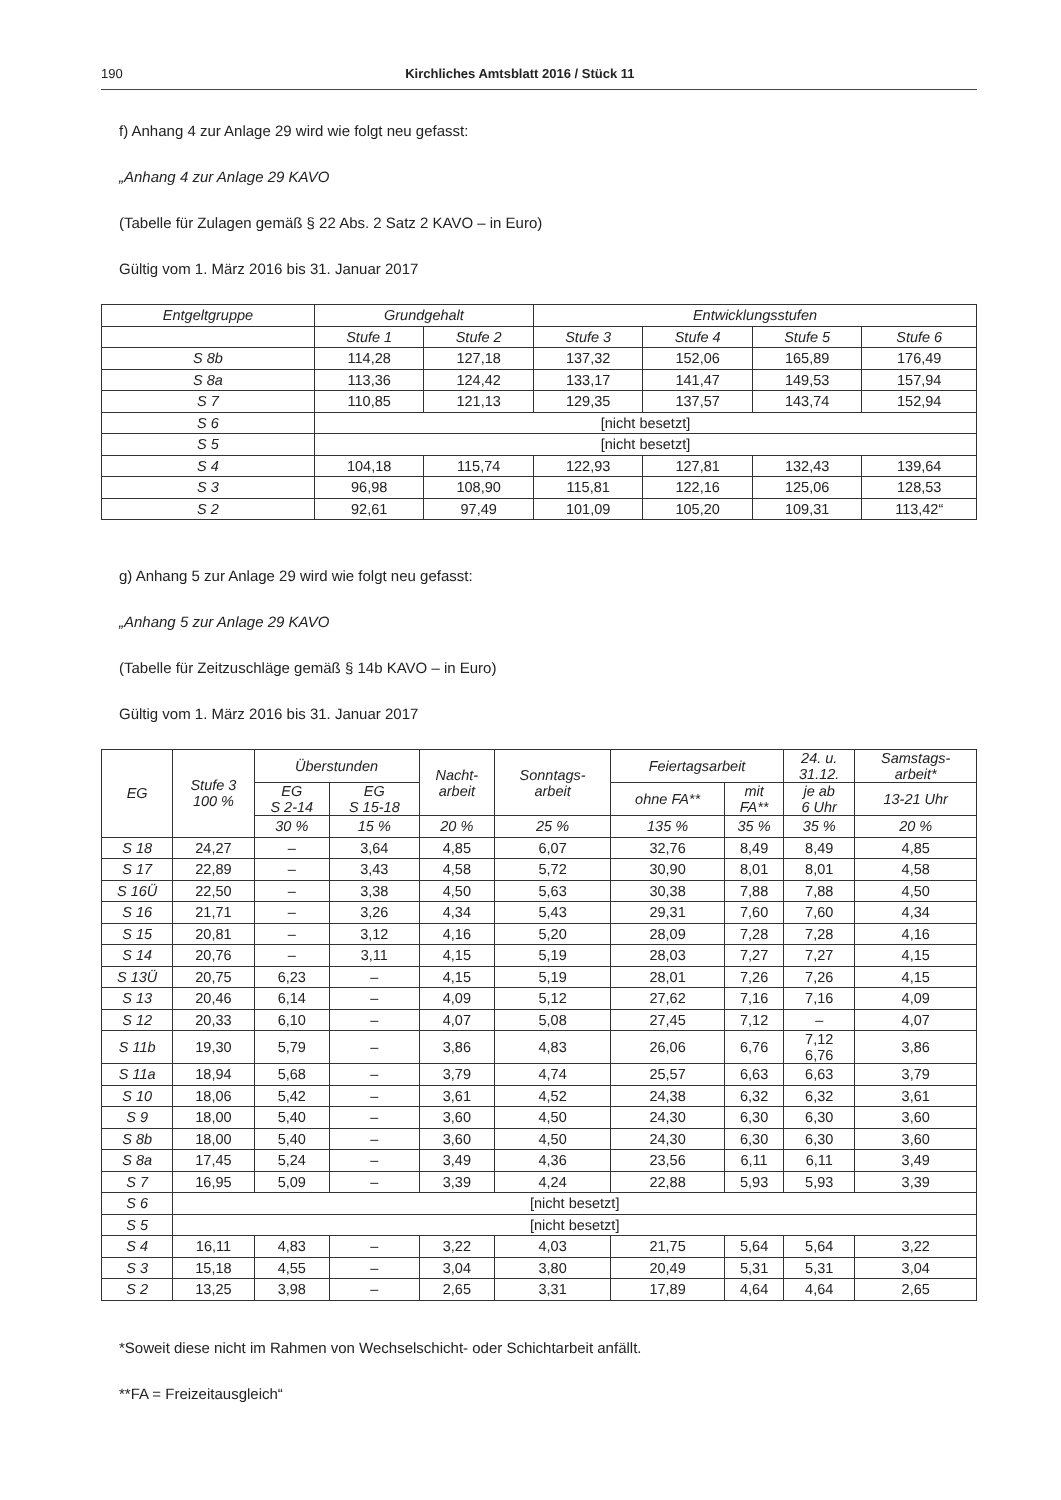190 Kirchliches Amtsblatt 2016 / Stück 11
f) Anhang 4 zur Anlage 29 wird wie folgt neu gefasst:
„Anhang 4 zur Anlage 29 KAVO
(Tabelle für Zulagen gemäß § 22 Abs. 2 Satz 2 KAVO – in Euro)
Gültig vom 1. März 2016 bis 31. Januar 2017
| Entgeltgruppe | Grundgehalt | | Entwicklungsstufen | | | |
| --- | --- | --- | --- | --- | --- | --- |
| | Stufe 1 | Stufe 2 | Stufe 3 | Stufe 4 | Stufe 5 | Stufe 6 |
| S 8b | 114,28 | 127,18 | 137,32 | 152,06 | 165,89 | 176,49 |
| S 8a | 113,36 | 124,42 | 133,17 | 141,47 | 149,53 | 157,94 |
| S 7 | 110,85 | 121,13 | 129,35 | 137,57 | 143,74 | 152,94 |
| S 6 | [nicht besetzt] | | | | | |
| S 5 | [nicht besetzt] | | | | | |
| S 4 | 104,18 | 115,74 | 122,93 | 127,81 | 132,43 | 139,64 |
| S 3 | 96,98 | 108,90 | 115,81 | 122,16 | 125,06 | 128,53 |
| S 2 | 92,61 | 97,49 | 101,09 | 105,20 | 109,31 | 113,42“ |
g) Anhang 5 zur Anlage 29 wird wie folgt neu gefasst:
„Anhang 5 zur Anlage 29 KAVO
(Tabelle für Zeitzuschläge gemäß § 14b KAVO – in Euro)
Gültig vom 1. März 2016 bis 31. Januar 2017
| EG | Stufe 3 100 % | Überstunden | | Nacht- arbeit | Sonntags- arbeit | Feiertagsarbeit | | 24. u. 31.12. | Samstags- arbeit* |
| --- | --- | --- | --- | --- | --- | --- | --- | --- | --- |
| | | EG S 2-14 | EG S 15-18 | | | ohne FA** | mit FA** | je ab 6 Uhr | 13-21 Uhr |
| | | 30 % | 15 % | 20 % | 25 % | 135 % | 35 % | 35 % | 20 % |
| S 18 | 24,27 | – | 3,64 | 4,85 | 6,07 | 32,76 | 8,49 | 8,49 | 4,85 |
| S 17 | 22,89 | – | 3,43 | 4,58 | 5,72 | 30,90 | 8,01 | 8,01 | 4,58 |
| S 16Ü | 22,50 | – | 3,38 | 4,50 | 5,63 | 30,38 | 7,88 | 7,88 | 4,50 |
| S 16 | 21,71 | – | 3,26 | 4,34 | 5,43 | 29,31 | 7,60 | 7,60 | 4,34 |
| S 15 | 20,81 | – | 3,12 | 4,16 | 5,20 | 28,09 | 7,28 | 7,28 | 4,16 |
| S 14 | 20,76 | – | 3,11 | 4,15 | 5,19 | 28,03 | 7,27 | 7,27 | 4,15 |
| S 13Ü | 20,75 | 6,23 | – | 4,15 | 5,19 | 28,01 | 7,26 | 7,26 | 4,15 |
| S 13 | 20,46 | 6,14 | – | 4,09 | 5,12 | 27,62 | 7,16 | 7,16 | 4,09 |
| S 12 | 20,33 | 6,10 | – | 4,07 | 5,08 | 27,45 | 7,12 | – | 4,07 |
| S 11b | 19,30 | 5,79 | – | 3,86 | 4,83 | 26,06 | 6,76 | 7,12 6,76 | 3,86 |
| S 11a | 18,94 | 5,68 | – | 3,79 | 4,74 | 25,57 | 6,63 | 6,63 | 3,79 |
| S 10 | 18,06 | 5,42 | – | 3,61 | 4,52 | 24,38 | 6,32 | 6,32 | 3,61 |
| S 9 | 18,00 | 5,40 | – | 3,60 | 4,50 | 24,30 | 6,30 | 6,30 | 3,60 |
| S 8b | 18,00 | 5,40 | – | 3,60 | 4,50 | 24,30 | 6,30 | 6,30 | 3,60 |
| S 8a | 17,45 | 5,24 | – | 3,49 | 4,36 | 23,56 | 6,11 | 6,11 | 3,49 |
| S 7 | 16,95 | 5,09 | – | 3,39 | 4,24 | 22,88 | 5,93 | 5,93 | 3,39 |
| S 6 | [nicht besetzt] | | | | | | | | |
| S 5 | [nicht besetzt] | | | | | | | | |
| S 4 | 16,11 | 4,83 | – | 3,22 | 4,03 | 21,75 | 5,64 | 5,64 | 3,22 |
| S 3 | 15,18 | 4,55 | – | 3,04 | 3,80 | 20,49 | 5,31 | 5,31 | 3,04 |
| S 2 | 13,25 | 3,98 | – | 2,65 | 3,31 | 17,89 | 4,64 | 4,64 | 2,65 |
*Soweit diese nicht im Rahmen von Wechselschicht- oder Schichtarbeit anfällt.
**FA = Freizeitausgleich“